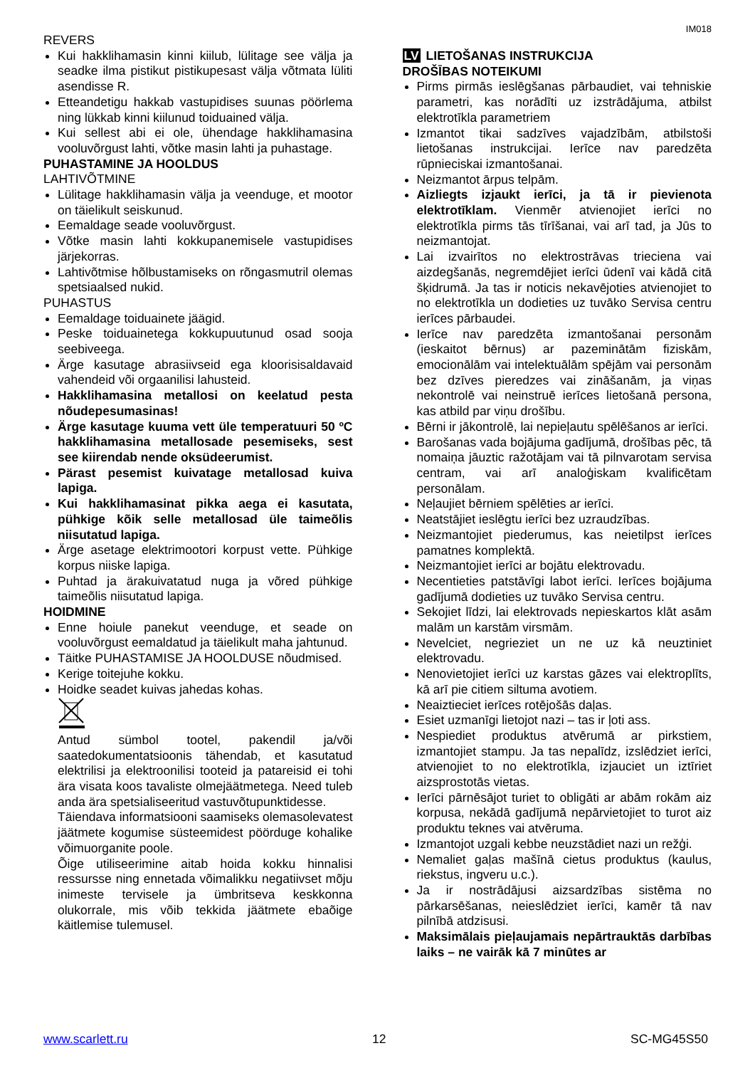IM018
REVERS
Kui hakklihamasin kinni kiilub, lülitage see välja ja seadke ilma pistikut pistikupesast välja võtmata lüliti asendisse R.
Etteandetigu hakkab vastupidises suunas pöörlema ning lükkab kinni kiilunud toiduained välja.
Kui sellest abi ei ole, ühendage hakklihamasina vooluvõrgust lahti, võtke masin lahti ja puhastage.
PUHASTAMINE JA HOOLDUS
LAHTIVÕTMINE
Lülitage hakklihamasin välja ja veenduge, et mootor on täielikult seiskunud.
Eemaldage seade vooluvõrgust.
Võtke masin lahti kokkupanemisele vastupidises järjekorras.
Lahtivõtmise hõlbustamiseks on rõngasmutril olemas spetsiaalsed nukid.
PUHASTUS
Eemaldage toiduainete jäägid.
Peske toiduainetega kokkupuutunud osad sooja seebiveega.
Ärge kasutage abrasiivseid ega kloorisisaldavaid vahendeid või orgaanilisi lahusteid.
Hakklihamasina metallosi on keelatud pesta nõudepesumasinas!
Ärge kasutage kuuma vett üle temperatuuri 50 ºC hakklihamasina metallosade pesemiseks, sest see kiirendab nende oksüdeerumist.
Pärast pesemist kuivatage metallosad kuiva lapiga.
Kui hakklihamasinat pikka aega ei kasutata, pühkige kõik selle metallosad üle taimeõlis niisutatud lapiga.
Ärge asetage elektrimootori korpust vette. Pühkige korpus niiske lapiga.
Puhtad ja ärakuivatatud nuga ja võred pühkige taimeõlis niisutatud lapiga.
HOIDMINE
Enne hoiule panekut veenduge, et seade on vooluvõrgust eemaldatud ja täielikult maha jahtunud.
Täitke PUHASTAMISE JA HOOLDUSE nõudmised.
Kerige toitejuhe kokku.
Hoidke seadet kuivas jahedas kohas.
Antud sümbol tootel, pakendil ja/või saatedokumentatsioonis tähendab, et kasutatud elektrilisi ja elektroonilisi tooteid ja patareisid ei tohi ära visata koos tavaliste olmejäätmetega. Need tuleb anda ära spetsialiseeritud vastuvõtupunktidesse.
Täiendava informatsiooni saamiseks olemasolevatest jäätmete kogumise süsteemidest pöörduge kohalike võimuorganite poole.
Õige utiliseerimine aitab hoida kokku hinnalisi ressursse ning ennetada võimalikku negatiivset mõju inimeste tervisele ja ümbritseva keskkonna olukorrale, mis võib tekkida jäätmete ebaõige käitlemise tulemusel.
LV LIETOŠANAS INSTRUKCIJA
DROŠĪBAS NOTEIKUMI
Pirms pirmās ieslēgšanas pārbaudiet, vai tehniskie parametri, kas norādīti uz izstrādājuma, atbilst elektrotīkla parametriem
Izmantot tikai sadzīves vajadzībām, atbilstoši lietošanas instrukcijai. Ierīce nav paredzēta rūpnieciskai izmantošanai.
Neizmantot ārpus telpām.
Aizliegts izjaukt ierīci, ja tā ir pievienota elektrotīklam. Vienmēr atvienojiet ierīci no elektrotīkla pirms tās tīrīšanai, vai arī tad, ja Jūs to neizmantojat.
Lai izvairītos no elektrostrāvas trieciena vai aizdegšanās, negremdējiet ierīci ūdenī vai kādā citā šķidrumā. Ja tas ir noticis nekavējoties atvienojiet to no elektrotīkla un dodieties uz tuvāko Servisa centru ierīces pārbaudei.
Ierīce nav paredzēta izmantošanai personām (ieskaitot bērnus) ar pazeminātām fiziskām, emocionālām vai intelektuālām spējām vai personām bez dzīves pieredzes vai zināšanām, ja viņas nekontrolē vai neinstruē ierīces lietošanā persona, kas atbild par viņu drošību.
Bērni ir jākontrolē, lai nepieļautu spēlēšanos ar ierīci.
Barošanas vada bojājuma gadījumā, drošības pēc, tā nomaiņa jāuztic ražotājam vai tā pilnvarotam servisa centram, vai arī analoģiskam kvalificētam personālam.
Neļaujiet bērniem spēlēties ar ierīci.
Neatstājiet ieslēgtu ierīci bez uzraudzības.
Neizmantojiet piederumus, kas neietilpst ierīces pamatnes komplektā.
Neizmantojiet ierīci ar bojātu elektrovadu.
Necentieties patstāvīgi labot ierīci. Ierīces bojājuma gadījumā dodieties uz tuvāko Servisa centru.
Sekojiet līdzi, lai elektrovads nepieskartos klāt asām malām un karstām virsmām.
Nevelciet, negrieziet un ne uz kā neuztiniet elektrovadu.
Nenovietojiet ierīci uz karstas gāzes vai elektroplīts, kā arī pie citiem siltuma avotiem.
Neaiztieciet ierīces rotējošās daļas.
Esiet uzmanīgi lietojot nazi – tas ir ļoti ass.
Nespiediet produktus atvērumā ar pirkstiem, izmantojiet stampu. Ja tas nepalīdz, izslēdziet ierīci, atvienojiet to no elektrotīkla, izjauciet un iztīriet aizsprostotās vietas.
Ierīci pārnēsājot turiet to obligāti ar abām rokām aiz korpusa, nekādā gadījumā nepārvietojiet to turot aiz produktu teknes vai atvēruma.
Izmantojot uzgali kebbe neuzstādiet nazi un režģi.
Nemaliet gaļas mašīnā cietus produktus (kaulus, riekstus, ingveru u.c.).
Ja ir nostrādājusi aizsardzības sistēma no pārkarsēšanas, neieslēdziet ierīci, kamēr tā nav pilnībā atdzisusi.
Maksimālais pieļaujamais nepārtrauktās darbības laiks – ne vairāk kā 7 minūtes ar
www.scarlett.ru 12 SC-MG45S50